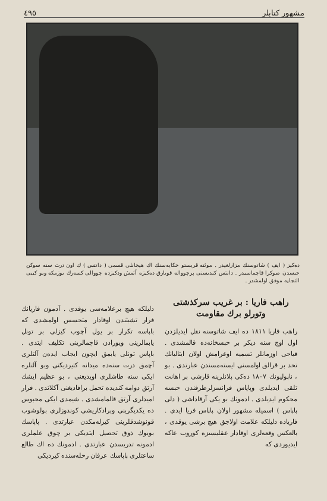مشهور كتابلر ٤٩٥
دەكيز ( ايف ) شاتوسنك مزارلغيدر . موئته قريستو حكايەسنك اك هيجانلى قسمى ( دانتس ) ك اون درت سنه سوكن حبسدن صوكرا قاچماسيدر . دانتس كنديسنى پرچوواله قويارق دەكيزه آتمش ودكيزده چووالى كسەرك يوزمكه وبو كيبى النجايه موفق اولمشدر .
راهب فاريا : بر غريب سركذشتى وتورلو برك مقاومت
راهب فاريا ١٨١١ دە ايف شاتوسنە نقل ايديلزدن اول اوچ سنە ديكر بر حبسخانەدە قالمشدى . قياحى اوزمانلر تسميه اوغرامش اولان ايتاليانك تحد بر قرالق اولمسنى ايستەمسندن عبارتدى . بو ، ناپوليونك ١٨٠٧ دەكى پلانلرينه قارشى بر اهانت تلقى ايديلدى وپاپاس فرانسزلرطرفندن حبسه محكوم ايديلدى . ادمونك بو يكى آرقاداشى ( دلى پاپاس ) اسميله مشهور اولان پاپاس فريا ايدى . فاريادە دليلكه علامت اولاجق هيچ برشى يوقدى ، بالعكس وقعەلرى اوقادار عقليسىزه كوروب عاكه ايديوردى كه
دليلكه هيچ برعلامەسى يوقدى . آدمون فاريانك فرار تشبثندن اوقادار متحسس اولمشدى كه باپاسه تكرار بر يول آچوب كيزلى بر تونل يابمالرينى ويورادن قاچمالرينى تكليف ايتدى . باپاس تونلى يابمق ايچون ايجاب ايدەن آلتلرى آچمق درت سنەدە ميدانه كتيرديكنى وبو آلتلره ايكى سنه طاشلرى اويديغنى ، بو عظيم ايشك آرتق دوامه كنديده تحمل برافاديغنى آكلاتدى . فرار اميدلرى آرتق قالمامشدى . شيمدى ايكى محبوس دە يكديگرينى وبرادكاريشى كوندوزلرى بولوشوب قونوشدقلرينى كيزلەمكدن عبارتدى . پاپاسك بويوك ذوق تحصيل ايتديكى بر چوق علملرى ادمونه تدريسدن عبارتدى . ادمونك دە اك طالع ساعتلرى پاپاسك عرفان رحلەسندە كيرديكى